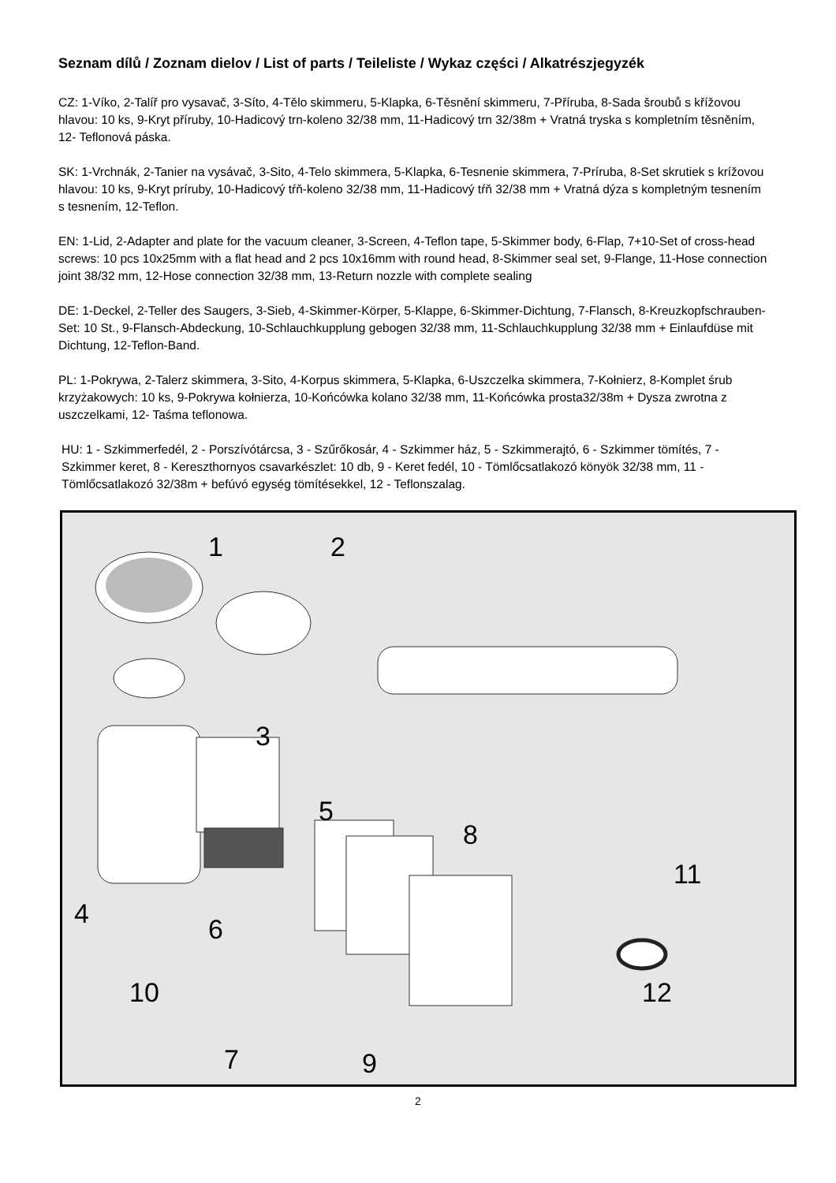Seznam dílů / Zoznam dielov / List of parts / Teileliste / Wykaz części / Alkatrészjegyzék
CZ: 1-Víko, 2-Talíř pro vysavač, 3-Síto, 4-Tělo skimmeru, 5-Klapka, 6-Těsnění skimmeru, 7-Příruba, 8-Sada šroubů s křížovou hlavou: 10 ks, 9-Kryt příruby, 10-Hadicový trn-koleno 32/38 mm, 11-Hadicový trn 32/38m + Vratná tryska s kompletním těsněním, 12- Teflonová páska.
SK: 1-Vrchnák, 2-Tanier na vysávač, 3-Sito, 4-Telo skimmera, 5-Klapka, 6-Tesnenie skimmera, 7-Príruba, 8-Set skrutiek s krížovou hlavou: 10 ks, 9-Kryt príruby, 10-Hadicový tŕň-koleno 32/38 mm, 11-Hadicový tŕň 32/38 mm + Vratná dýza s kompletným tesnením s tesnením, 12-Teflon.
EN: 1-Lid, 2-Adapter and plate for the vacuum cleaner, 3-Screen, 4-Teflon tape, 5-Skimmer body, 6-Flap, 7+10-Set of cross-head screws: 10 pcs 10x25mm with a flat head and 2 pcs 10x16mm with round head, 8-Skimmer seal set, 9-Flange, 11-Hose connection joint 38/32 mm, 12-Hose connection 32/38 mm, 13-Return nozzle with complete sealing
DE: 1-Deckel, 2-Teller des Saugers, 3-Sieb, 4-Skimmer-Körper, 5-Klappe, 6-Skimmer-Dichtung, 7-Flansch, 8-Kreuzkopfschrauben-Set: 10 St., 9-Flansch-Abdeckung, 10-Schlauchkupplung gebogen 32/38 mm, 11-Schlauchkupplung 32/38 mm + Einlaufdüse mit Dichtung, 12-Teflon-Band.
PL: 1-Pokrywa, 2-Talerz skimmera, 3-Sito, 4-Korpus skimmera, 5-Klapka, 6-Uszczelka skimmera, 7-Kołnierz, 8-Komplet śrub krzyżakowych: 10 ks, 9-Pokrywa kołnierza, 10-Końcówka kolano 32/38 mm, 11-Końcówka prosta32/38m + Dysza zwrotna z uszczelkami, 12- Taśma teflonowa.
HU: 1 - Szkimmerfedél, 2 - Porszívótárcsa, 3 - Szűrőkosár, 4 - Szkimmer ház, 5 - Szkimmerajtó, 6 - Szkimmer tömítés, 7 - Szkimmer keret, 8 - Kereszthornyos csavarkészlet: 10 db, 9 - Keret fedél, 10 - Tömlőcsatlakozó könyök 32/38 mm, 11 - Tömlőcsatlakozó 32/38m + befúvó egység tömítésekkel, 12 - Teflonszalag.
1
2
3
4
5
6
7
8
9
10
11
12
2